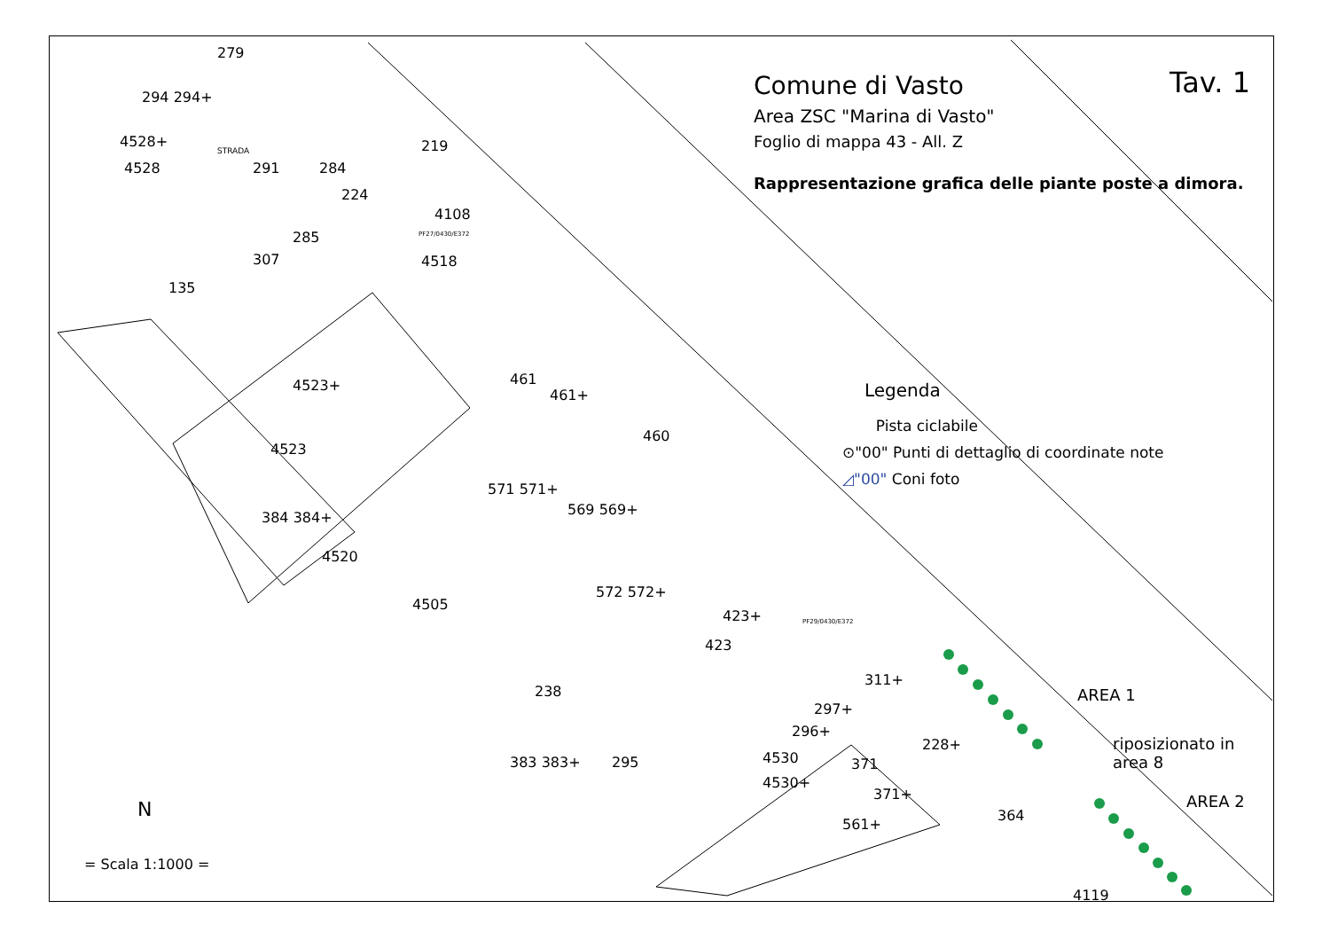Tav. 1
Comune di Vasto
Area ZSC "Marina di Vasto"
Foglio di mappa 43 - All. Z
Rappresentazione grafica delle piante poste a dimora.
Legenda
Pista ciclabile
⊙"00" Punti di dettaglio di coordinate note
◿"00" Coni foto
279
294 294+
4528+
4528
STRADA
291 284
219
224
4108
285
307 4518
135
4523+ 461
461+
460
4523
571 571+
569 569+
384 384+
4520
4505
572 572+
423+
423
238
311+
297+
296+
228+
383 383+ 295 4530 371
4530+
371+
561+
364
AREA 1
riposizionato in
area 8
AREA 2
PF29/0430/E372
PF27/0430/E372
4119
= Scala 1:1000 =
N